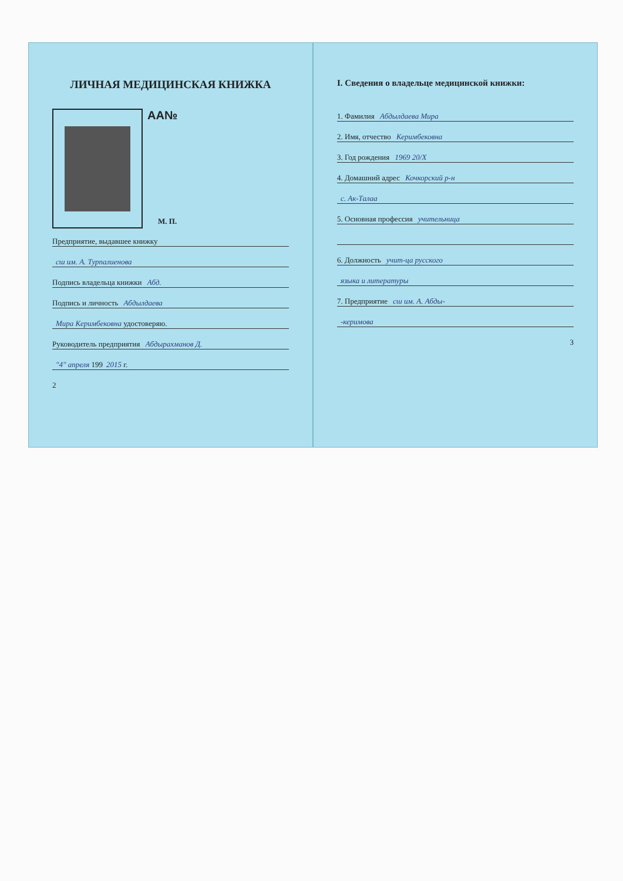ЛИЧНАЯ МЕДИЦИНСКАЯ КНИЖКА
AA№
М. П.
Предприятие, выдавшее книжку
сш им. А. Турпалиенова
Подпись владельца книжки Абд.
Подпись и личность Абдылдаева
Мира Керимбековна удостоверяю.
Руководитель предприятия Абдырахманов Д.
"4" апреля 199 2015 г.
2
I. Сведения о владельце медицинской книжки:
1. Фамилия Абдылдаева Мира
2. Имя, отчество Керимбековна
3. Год рождения 1969 20/X
4. Домашний адрес Кочкорский р-н
с. Ак-Талаа
5. Основная профессия учительница
6. Должность учит-ца русского
языка и литературы
7. Предприятие сш им. А. Абды-
-керимова
3